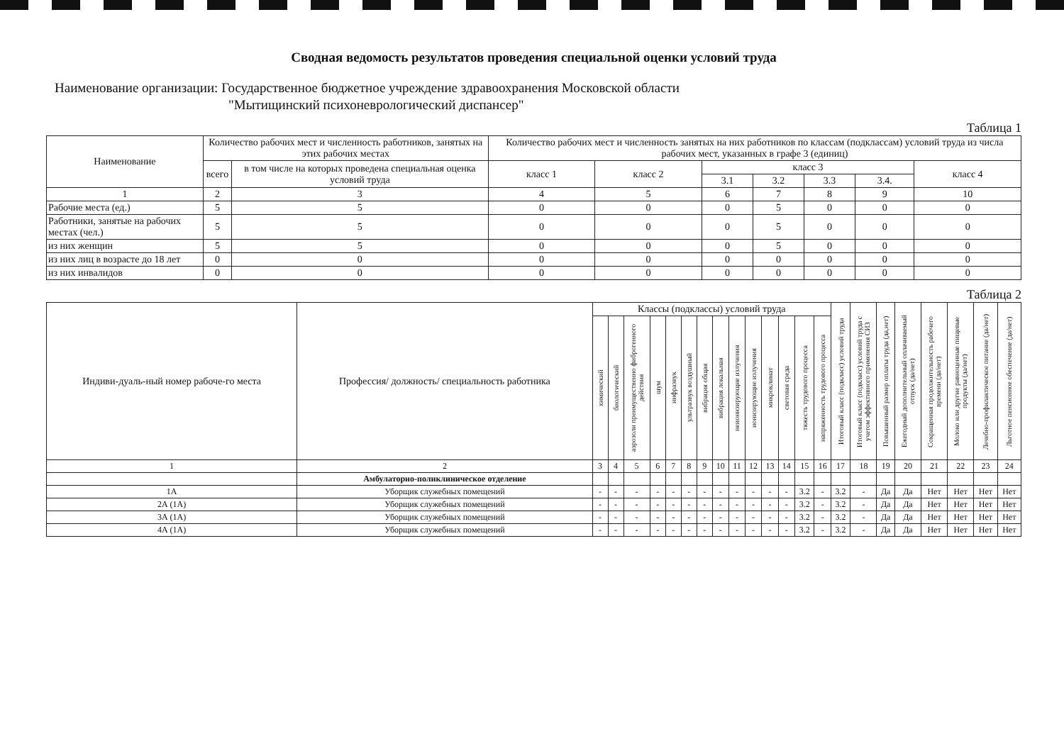Сводная ведомость результатов проведения специальной оценки условий труда
Наименование организации: Государственное бюджетное учреждение здравоохранения Московской области
"Мытищинский психоневрологический диспансер"
Таблица 1
| Наименование | Количество рабочих мест и численность работников, занятых на этих рабочих местах | | Количество рабочих мест и численность занятых на них работников по классам (подклассам) условий труда из числа рабочих мест, указанных в графе 3 (единиц) | | | | | | |
| --- | --- | --- | --- | --- | --- | --- | --- | --- | --- |
| | всего | в том числе на которых проведена специальная оценка условий труда | класс 1 | класс 2 | класс 3 | | | | класс 4 |
| | | | | | 3.1 | 3.2 | 3.3 | 3.4. | |
| 1 | 2 | 3 | 4 | 5 | 6 | 7 | 8 | 9 | 10 |
| Рабочие места (ед.) | 5 | 5 | 0 | 0 | 0 | 5 | 0 | 0 | 0 |
| Работники, занятые на рабочих местах (чел.) | 5 | 5 | 0 | 0 | 0 | 5 | 0 | 0 | 0 |
| из них женщин | 5 | 5 | 0 | 0 | 0 | 5 | 0 | 0 | 0 |
| из них лиц в возрасте до 18 лет | 0 | 0 | 0 | 0 | 0 | 0 | 0 | 0 | 0 |
| из них инвалидов | 0 | 0 | 0 | 0 | 0 | 0 | 0 | 0 | 0 |
Таблица 2
| Индиви-дуаль-ный номер рабоче-го места | Профессия/ должность/ специальность работника | Классы (подклассы) условий труда | | | | | | | | | | | | | | Итоговый класс (подкласс) условий труда | Итоговый класс (подкласс) условий труда с учетом эффективного применения СИЗ | Повышенный размер оплаты труда (да,нет) | Ежегодный дополнительный оплачиваемый отпуск (да/нет) | Сокращенная продолжительность рабочего времени (да/нет) | Молоко или другие равноценные пищевые продукты (да/нет) | Лечебно-профилактическое питание (да/нет) | Льготное пенсионное обеспечение (да/нет) |
| --- | --- | --- | --- | --- | --- | --- | --- | --- | --- | --- | --- | --- | --- | --- | --- | --- | --- | --- | --- | --- | --- | --- | --- |
| | | химический | биологический | аэрозоли преимущественно фиброгенного действия | шум | инфразвук | ультразвук воздушный | вибрация общая | вибрация локальная | неионизирующие излучения | ионизирующие излучения | микроклимат | световая среда | тяжесть трудового процесса | напряженность трудового процесса | | | | | | | | |
| 1 | 2 | 3 | 4 | 5 | 6 | 7 | 8 | 9 | 10 | 11 | 12 | 13 | 14 | 15 | 16 | 17 | 18 | 19 | 20 | 21 | 22 | 23 | 24 |
| | Амбулаторно-поликлиническое отделение | | | | | | | | | | | | | | | | | | | | | | |
| 1А | Уборщик служебных помещений | - | - | - | - | - | - | - | - | - | - | - | - | 3.2 | - | 3.2 | - | Да | Да | Нет | Нет | Нет | Нет |
| 2А (1А) | Уборщик служебных помещений | - | - | - | - | - | - | - | - | - | - | - | - | 3.2 | - | 3.2 | - | Да | Да | Нет | Нет | Нет | Нет |
| 3А (1А) | Уборщик служебных помещений | - | - | - | - | - | - | - | - | - | - | - | - | 3.2 | - | 3.2 | - | Да | Да | Нет | Нет | Нет | Нет |
| 4А (1А) | Уборщик служебных помещений | - | - | - | - | - | - | - | - | - | - | - | - | 3.2 | - | 3.2 | - | Да | Да | Нет | Нет | Нет | Нет |